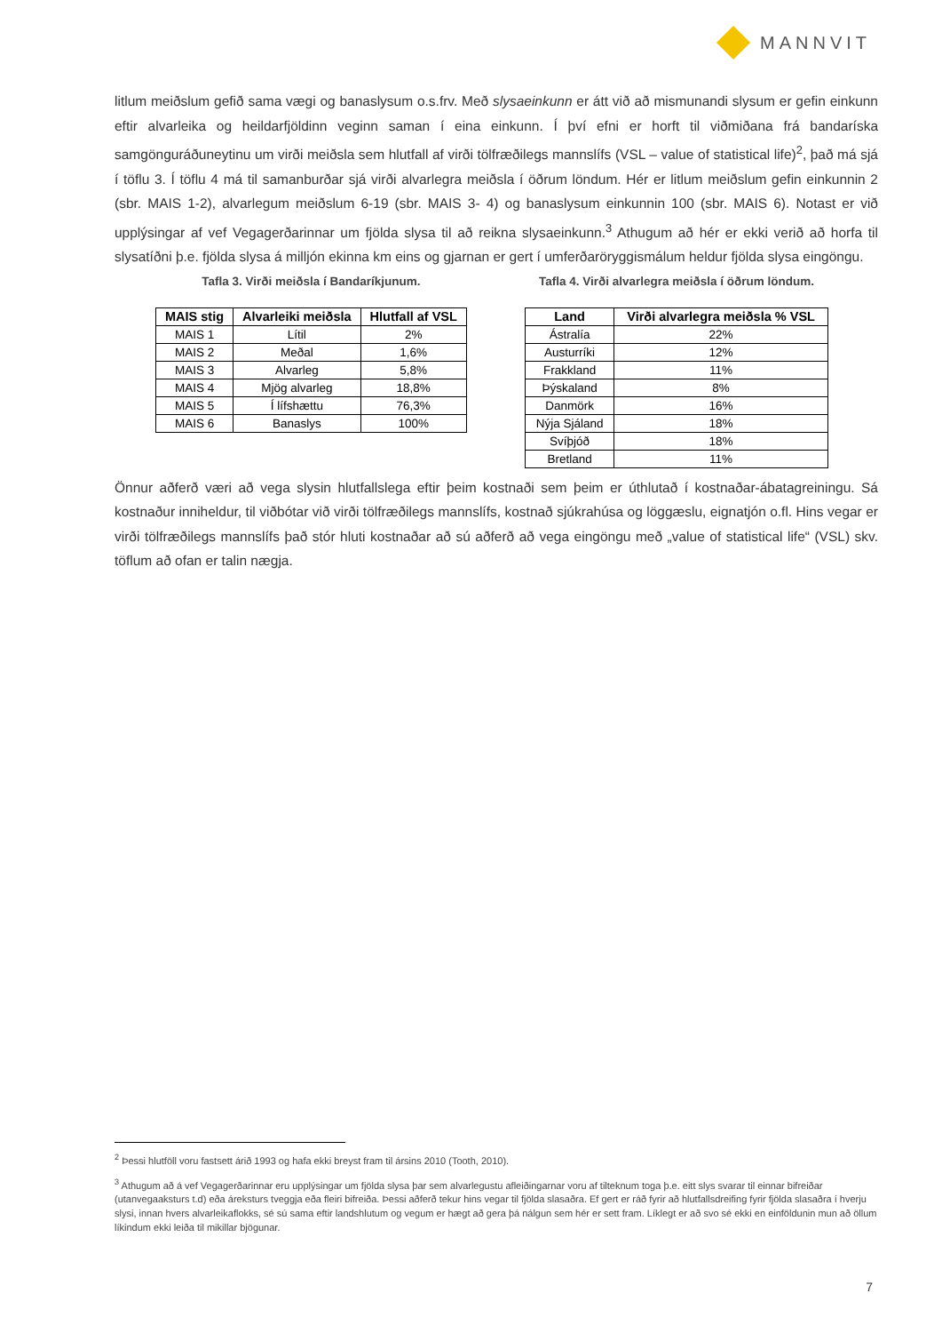MANNVIT
litlum meiðslum gefið sama vægi og banaslysum o.s.frv. Með slysaeinkunn er átt við að mismunandi slysum er gefin einkunn eftir alvarleika og heildarfjöldinn veginn saman í eina einkunn. Í því efni er horft til viðmiðana frá bandaríska samgönguráðuneytinu um virði meiðsla sem hlutfall af virði tölfræðilegs mannslífs (VSL – value of statistical life)<sup>2</sup>, það má sjá í töflu 3. Í töflu 4 má til samanburðar sjá virði alvarlegra meiðsla í öðrum löndum. Hér er litlum meiðslum gefin einkunnin 2 (sbr. MAIS 1-2), alvarlegum meiðslum 6-19 (sbr. MAIS 3- 4) og banaslysum einkunnin 100 (sbr. MAIS 6). Notast er við upplýsingar af vef Vegagerðarinnar um fjölda slysa til að reikna slysaeinkunn.<sup>3</sup> Athugum að hér er ekki verið að horfa til slysatíðni þ.e. fjölda slysa á milljón ekinna km eins og gjarnan er gert í umferðaröryggismálum heldur fjölda slysa eingöngu.
Tafla 3. Virði meiðsla í Bandaríkjunum.
| MAIS stig | Alvarleiki meiðsla | Hlutfall af VSL |
| --- | --- | --- |
| MAIS 1 | Lítil | 2% |
| MAIS 2 | Meðal | 1,6% |
| MAIS 3 | Alvarleg | 5,8% |
| MAIS 4 | Mjög alvarleg | 18,8% |
| MAIS 5 | Í lífshættu | 76,3% |
| MAIS 6 | Banaslys | 100% |
Tafla 4. Virði alvarlegra meiðsla í öðrum löndum.
| Land | Virði alvarlegra meiðsla % VSL |
| --- | --- |
| Ástralía | 22% |
| Austurríki | 12% |
| Frakkland | 11% |
| Þýskaland | 8% |
| Danmörk | 16% |
| Nýja Sjáland | 18% |
| Svíþjóð | 18% |
| Bretland | 11% |
Önnur aðferð væri að vega slysin hlutfallslega eftir þeim kostnaði sem þeim er úthlutað í kostnaðar-ábatagreiningu. Sá kostnaður inniheldur, til viðbótar við virði tölfræðilegs mannslífs, kostnað sjúkrahúsa og löggæslu, eignatjón o.fl. Hins vegar er virði tölfræðilegs mannslífs það stór hluti kostnaðar að sú aðferð að vega eingöngu með „value of statistical life“ (VSL) skv. töflum að ofan er talin nægja.
<sup>2</sup> Þessi hlutföll voru fastsett árið 1993 og hafa ekki breyst fram til ársins 2010 (Tooth, 2010).
<sup>3</sup> Athugum að á vef Vegagerðarinnar eru upplýsingar um fjölda slysa þar sem alvarlegustu afleiðingarnar voru af tilteknum toga þ.e. eitt slys svarar til einnar bifreiðar (utanvegaaksturs t.d) eða áreksturs tveggja eða fleiri bifreiða. Þessi aðferð tekur hins vegar til fjölda slasaðra. Ef gert er ráð fyrir að hlutfallsdreifing fyrir fjölda slasaðra í hverju slysi, innan hvers alvarleikaflokks, sé sú sama eftir landshlutum og vegum er hægt að gera þá nálgun sem hér er sett fram. Líklegt er að svo sé ekki en einföldunin mun að öllum líkindum ekki leiða til mikillar bjögunar.
7